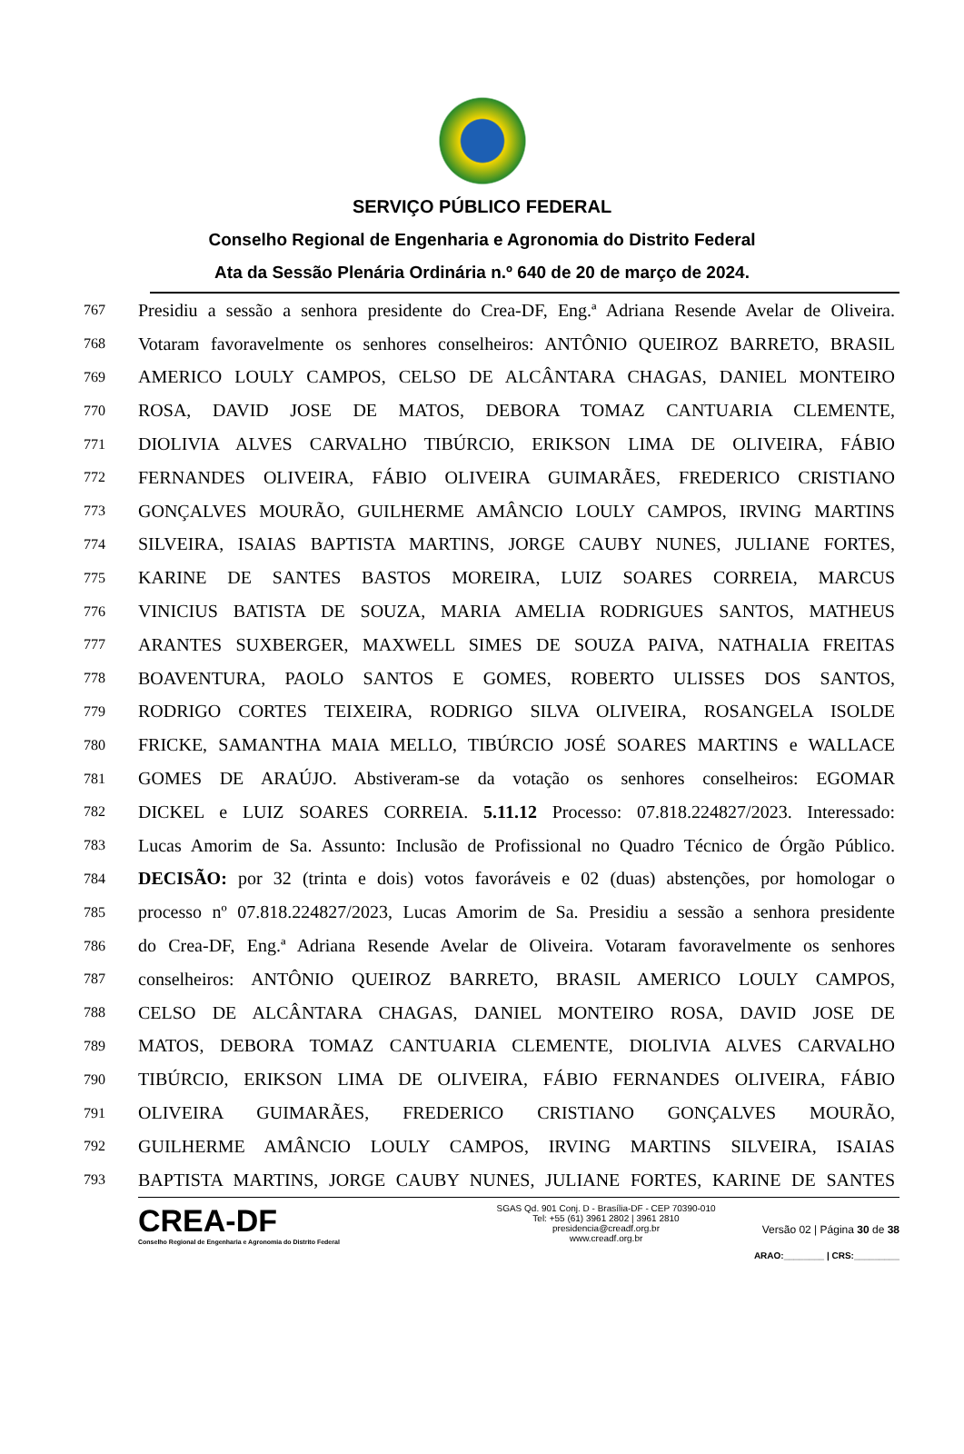SERVIÇO PÚBLICO FEDERAL
Conselho Regional de Engenharia e Agronomia do Distrito Federal
Ata da Sessão Plenária Ordinária n.º 640 de 20 de março de 2024.
767 Presidiu a sessão a senhora presidente do Crea-DF, Eng.ª Adriana Resende Avelar de Oliveira.
768 Votaram favoravelmente os senhores conselheiros: ANTÔNIO QUEIROZ BARRETO, BRASIL
769 AMERICO LOULY CAMPOS, CELSO DE ALCÂNTARA CHAGAS, DANIEL MONTEIRO
770 ROSA, DAVID JOSE DE MATOS, DEBORA TOMAZ CANTUARIA CLEMENTE,
771 DIOLIVIA ALVES CARVALHO TIBÚRCIO, ERIKSON LIMA DE OLIVEIRA, FÁBIO
772 FERNANDES OLIVEIRA, FÁBIO OLIVEIRA GUIMARÃES, FREDERICO CRISTIANO
773 GONÇALVES MOURÃO, GUILHERME AMÂNCIO LOULY CAMPOS, IRVING MARTINS
774 SILVEIRA, ISAIAS BAPTISTA MARTINS, JORGE CAUBY NUNES, JULIANE FORTES,
775 KARINE DE SANTES BASTOS MOREIRA, LUIZ SOARES CORREIA, MARCUS
776 VINICIUS BATISTA DE SOUZA, MARIA AMELIA RODRIGUES SANTOS, MATHEUS
777 ARANTES SUXBERGER, MAXWELL SIMES DE SOUZA PAIVA, NATHALIA FREITAS
778 BOAVENTURA, PAOLO SANTOS E GOMES, ROBERTO ULISSES DOS SANTOS,
779 RODRIGO CORTES TEIXEIRA, RODRIGO SILVA OLIVEIRA, ROSANGELA ISOLDE
780 FRICKE, SAMANTHA MAIA MELLO, TIBÚRCIO JOSÉ SOARES MARTINS e WALLACE
781 GOMES DE ARAÚJO. Abstiveram-se da votação os senhores conselheiros: EGOMAR
782 DICKEL e LUIZ SOARES CORREIA. 5.11.12 Processo: 07.818.224827/2023. Interessado:
783 Lucas Amorim de Sa. Assunto: Inclusão de Profissional no Quadro Técnico de Órgão Público.
784 DECISÃO: por 32 (trinta e dois) votos favoráveis e 02 (duas) abstenções, por homologar o
785 processo nº 07.818.224827/2023, Lucas Amorim de Sa. Presidiu a sessão a senhora presidente
786 do Crea-DF, Eng.ª Adriana Resende Avelar de Oliveira. Votaram favoravelmente os senhores
787 conselheiros: ANTÔNIO QUEIROZ BARRETO, BRASIL AMERICO LOULY CAMPOS,
788 CELSO DE ALCÂNTARA CHAGAS, DANIEL MONTEIRO ROSA, DAVID JOSE DE
789 MATOS, DEBORA TOMAZ CANTUARIA CLEMENTE, DIOLIVIA ALVES CARVALHO
790 TIBÚRCIO, ERIKSON LIMA DE OLIVEIRA, FÁBIO FERNANDES OLIVEIRA, FÁBIO
791 OLIVEIRA GUIMARÃES, FREDERICO CRISTIANO GONÇALVES MOURÃO,
792 GUILHERME AMÂNCIO LOULY CAMPOS, IRVING MARTINS SILVEIRA, ISAIAS
793 BAPTISTA MARTINS, JORGE CAUBY NUNES, JULIANE FORTES, KARINE DE SANTES
CREA-DF
Conselho Regional de Engenharia e Agronomia do Distrito Federal
SGAS Qd. 901 Conj. D - Brasília-DF - CEP 70390-010
Tel: +55 (61) 3961 2802 | 3961 2810
presidencia@creadf.org.br
www.creadf.org.br
Versão 02 | Página 30 de 38
ARAO:________ | CRS:_________